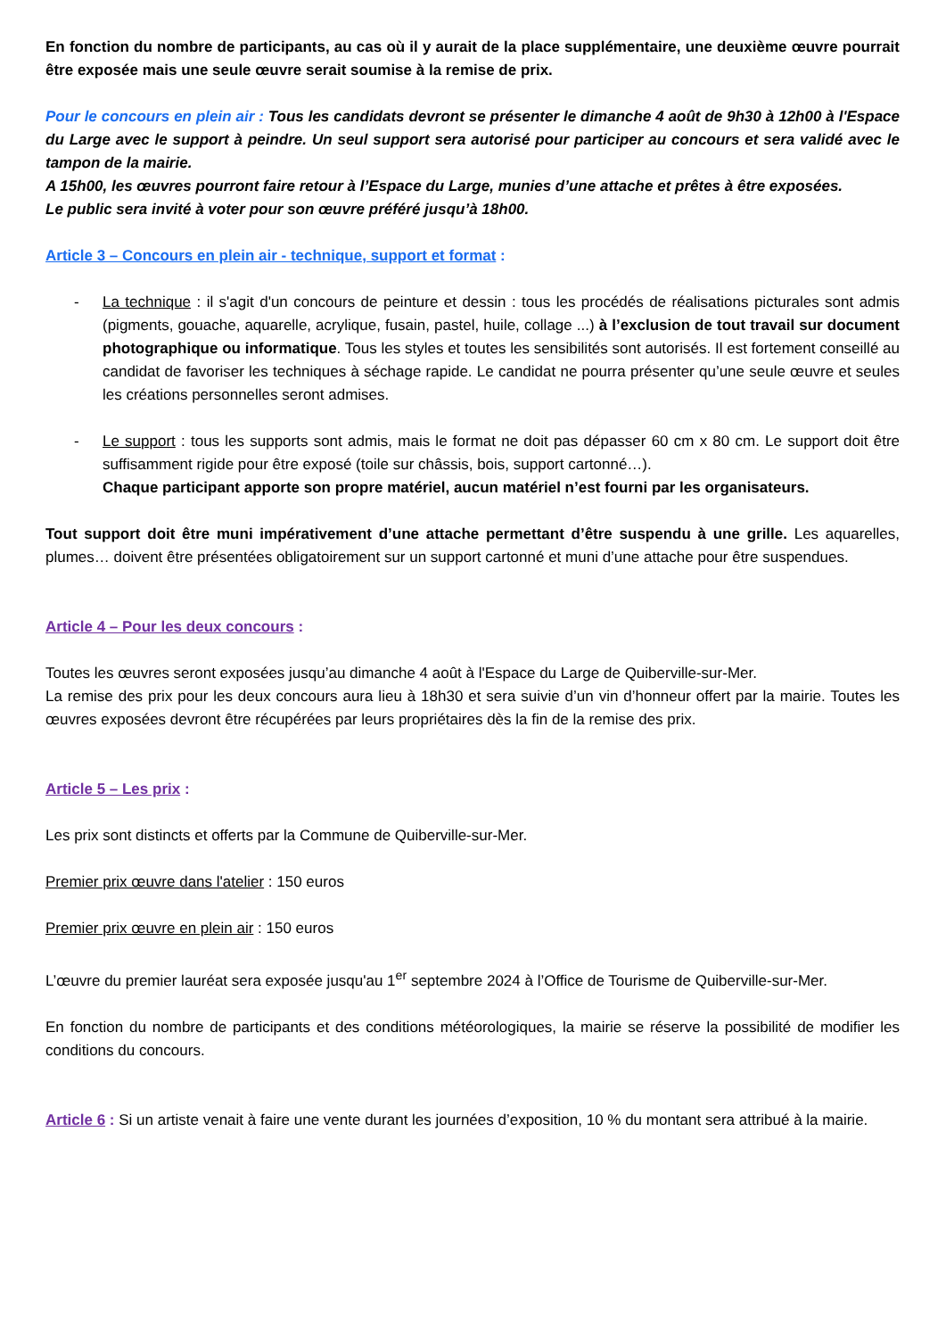En fonction du nombre de participants, au cas où il y aurait de la place supplémentaire, une deuxième œuvre pourrait être exposée mais une seule œuvre serait soumise à la remise de prix.
Pour le concours en plein air : Tous les candidats devront se présenter le dimanche 4 août de 9h30 à 12h00 à l'Espace du Large avec le support à peindre. Un seul support sera autorisé pour participer au concours et sera validé avec le tampon de la mairie.
A 15h00, les œuvres pourront faire retour à l’Espace du Large, munies d’une attache et prêtes à être exposées.
Le public sera invité à voter pour son œuvre préféré jusqu’à 18h00.
Article 3 – Concours en plein air - technique, support et format :
- La technique : il s'agit d'un concours de peinture et dessin : tous les procédés de réalisations picturales sont admis (pigments, gouache, aquarelle, acrylique, fusain, pastel, huile, collage ...) à l’exclusion de tout travail sur document photographique ou informatique. Tous les styles et toutes les sensibilités sont autorisés. Il est fortement conseillé au candidat de favoriser les techniques à séchage rapide. Le candidat ne pourra présenter qu’une seule œuvre et seules les créations personnelles seront admises.
- Le support : tous les supports sont admis, mais le format ne doit pas dépasser 60 cm x 80 cm. Le support doit être suffisamment rigide pour être exposé (toile sur châssis, bois, support cartonné…).
Chaque participant apporte son propre matériel, aucun matériel n’est fourni par les organisateurs.
Tout support doit être muni impérativement d’une attache permettant d’être suspendu à une grille. Les aquarelles, plumes… doivent être présentées obligatoirement sur un support cartonné et muni d’une attache pour être suspendues.
Article 4 – Pour les deux concours :
Toutes les œuvres seront exposées jusqu’au dimanche 4 août à l'Espace du Large de Quiberville-sur-Mer.
La remise des prix pour les deux concours aura lieu à 18h30 et sera suivie d’un vin d’honneur offert par la mairie. Toutes les œuvres exposées devront être récupérées par leurs propriétaires dès la fin de la remise des prix.
Article 5 – Les prix :
Les prix sont distincts et offerts par la Commune de Quiberville-sur-Mer.
Premier prix œuvre dans l'atelier : 150 euros
Premier prix œuvre en plein air : 150 euros
L’œuvre du premier lauréat sera exposée jusqu'au 1<sup>er</sup> septembre 2024 à l’Office de Tourisme de Quiberville-sur-Mer.
En fonction du nombre de participants et des conditions météorologiques, la mairie se réserve la possibilité de modifier les conditions du concours.
Article 6 : Si un artiste venait à faire une vente durant les journées d’exposition, 10 % du montant sera attribué à la mairie.